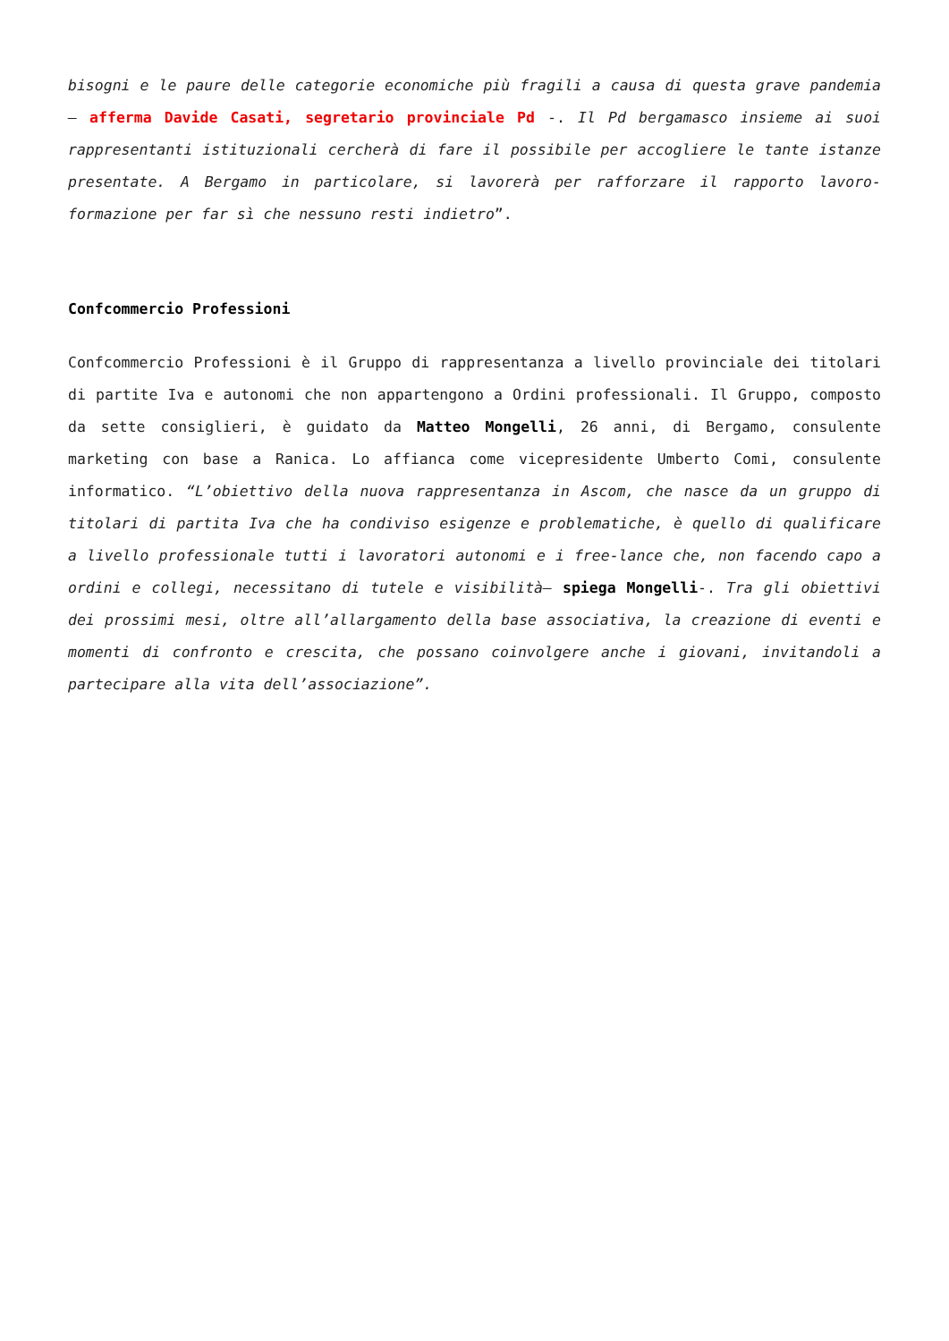bisogni e le paure delle categorie economiche più fragili a causa di questa grave pandemia – afferma Davide Casati, segretario provinciale Pd -. Il Pd bergamasco insieme ai suoi rappresentanti istituzionali cercherà di fare il possibile per accogliere le tante istanze presentate. A Bergamo in particolare, si lavorerà per rafforzare il rapporto lavoro-formazione per far sì che nessuno resti indietro”.
Confcommercio Professioni
Confcommercio Professioni è il Gruppo di rappresentanza a livello provinciale dei titolari di partite Iva e autonomi che non appartengono a Ordini professionali. Il Gruppo, composto da sette consiglieri, è guidato da Matteo Mongelli, 26 anni, di Bergamo, consulente marketing con base a Ranica. Lo affianca come vicepresidente Umberto Comi, consulente informatico. “L’obiettivo della nuova rappresentanza in Ascom, che nasce da un gruppo di titolari di partita Iva che ha condiviso esigenze e problematiche, è quello di qualificare a livello professionale tutti i lavoratori autonomi e i free-lance che, non facendo capo a ordini e collegi, necessitano di tutele e visibilità– spiega Mongelli-. Tra gli obiettivi dei prossimi mesi, oltre all’allargamento della base associativa, la creazione di eventi e momenti di confronto e crescita, che possano coinvolgere anche i giovani, invitandoli a partecipare alla vita dell’associazione”.